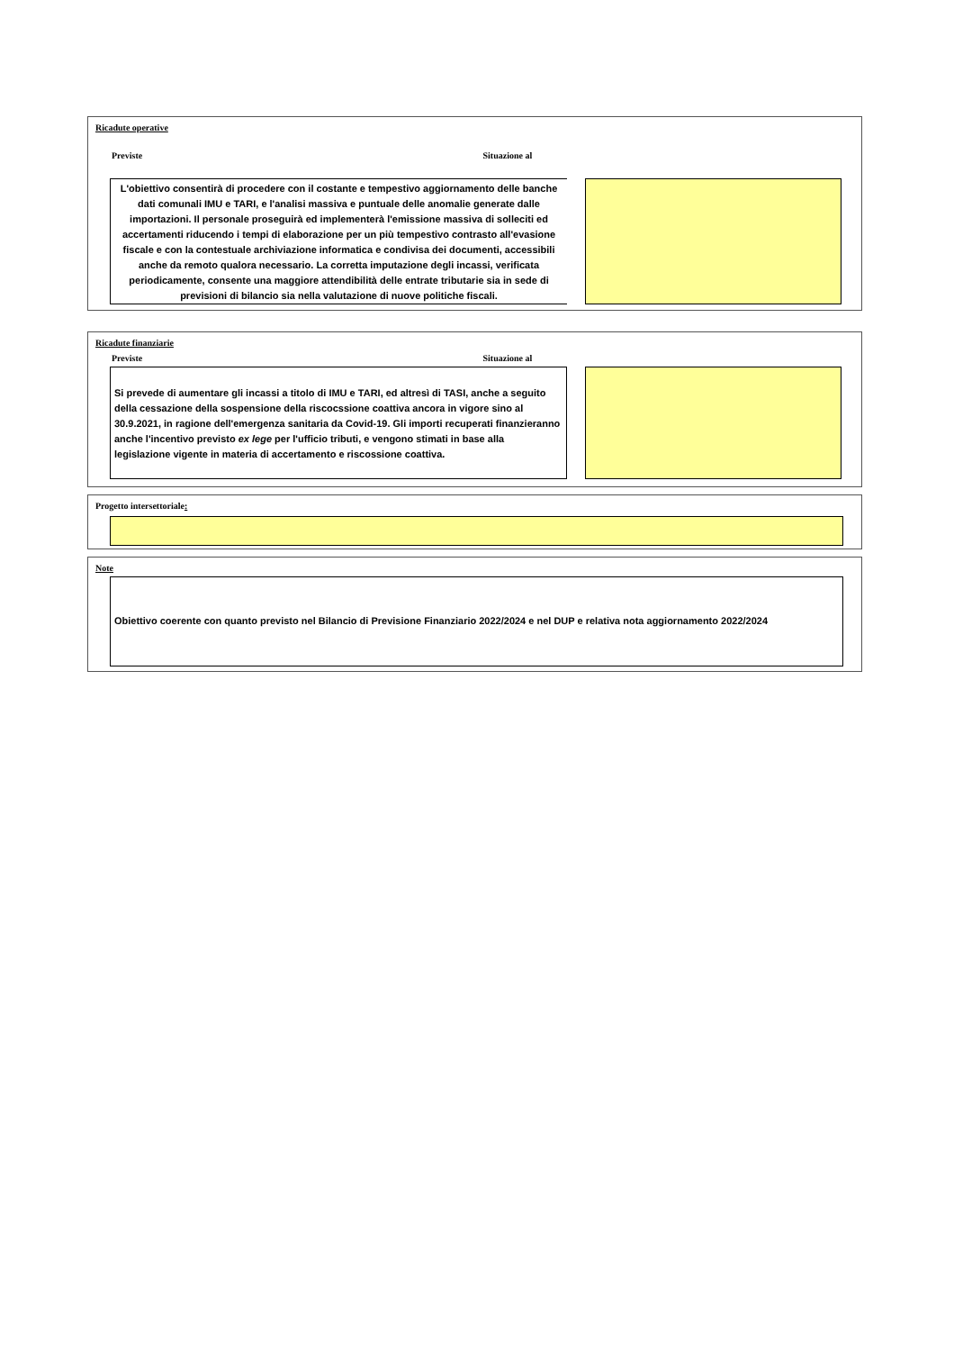Ricadute operative
Previste Situazione al
L'obiettivo consentirà di procedere con il costante e tempestivo aggiornamento delle banche dati comunali IMU e TARI, e l'analisi massiva e puntuale delle anomalie generate dalle importazioni. Il personale proseguirà ed implementerà l'emissione massiva di solleciti ed accertamenti riducendo i tempi di elaborazione per un più tempestivo contrasto all'evasione fiscale e con la contestuale archiviazione informatica e condivisa dei documenti, accessibili anche da remoto qualora necessario. La corretta imputazione degli incassi, verificata periodicamente, consente una maggiore attendibilità delle entrate tributarie sia in sede di previsioni di bilancio sia nella valutazione di nuove politiche fiscali.
Ricadute finanziarie
Previste Situazione al
Si prevede di aumentare gli incassi a titolo di IMU e TARI, ed altresì di TASI, anche a seguito della cessazione della sospensione della riscocssione coattiva ancora in vigore sino al 30.9.2021, in ragione dell'emergenza sanitaria da Covid-19. Gli importi recuperati finanzieranno anche l'incentivo previsto ex lege per l'ufficio tributi, e vengono stimati in base alla legislazione vigente in materia di accertamento e riscossione coattiva.
Progetto intersettoriale:
Note
Obiettivo coerente con quanto previsto nel Bilancio di Previsione Finanziario 2022/2024 e nel DUP e relativa nota aggiornamento 2022/2024